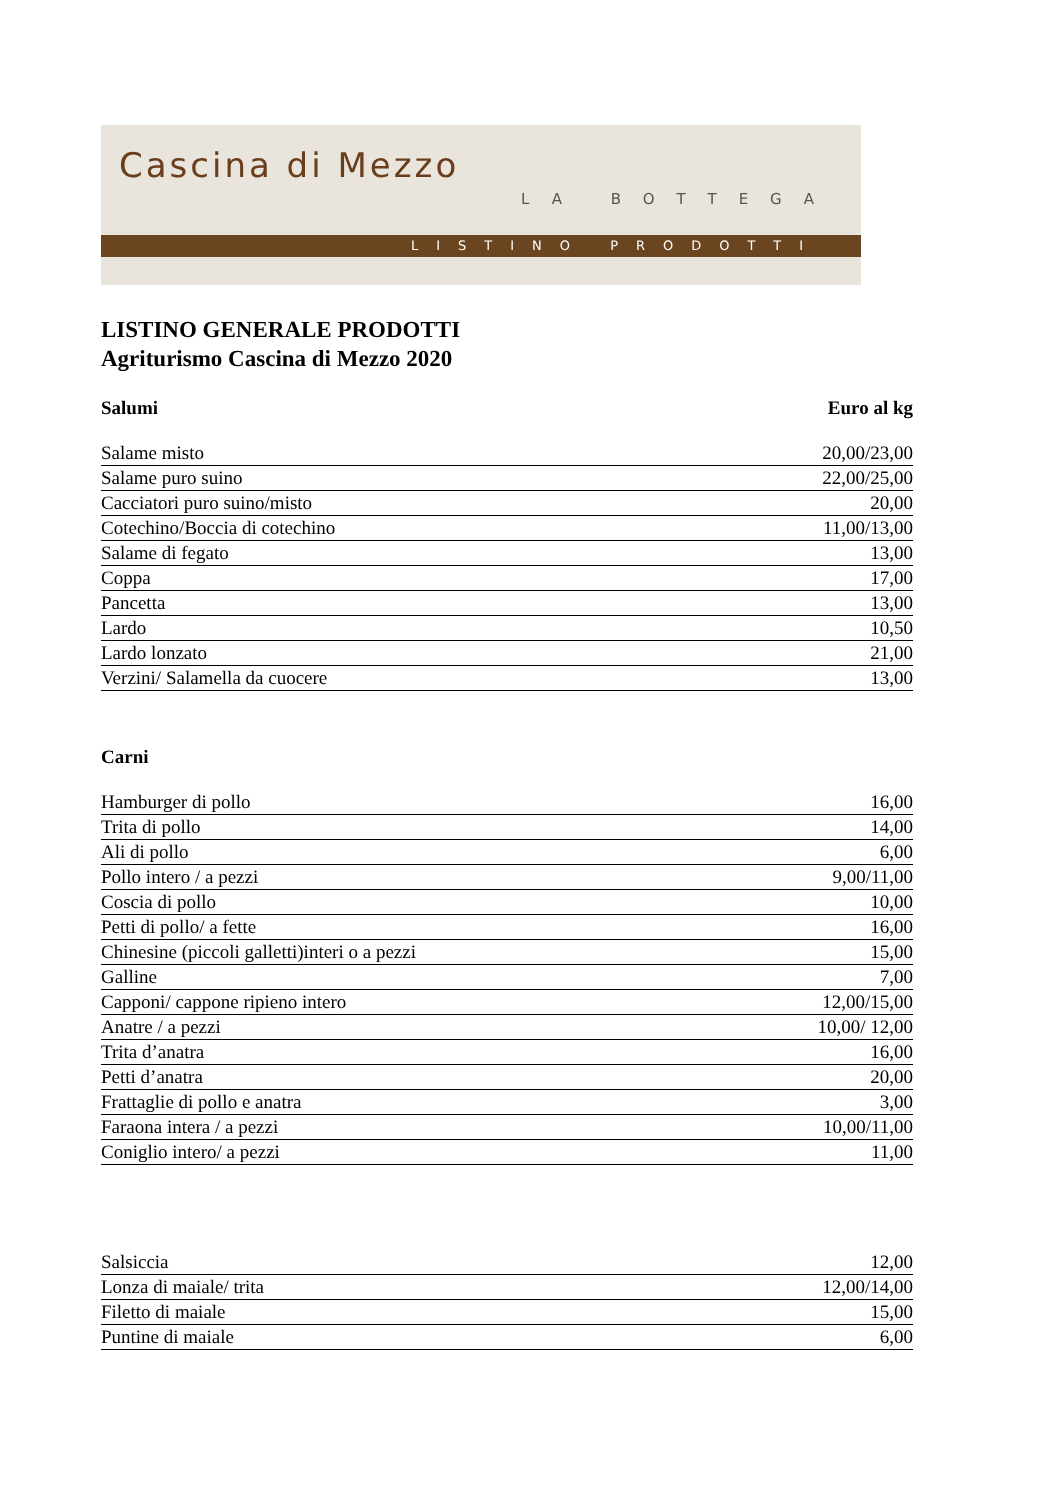Cascina di Mezzo
LA BOTTEGA
LISTINO PRODOTTI
LISTINO GENERALE PRODOTTI
Agriturismo Cascina di Mezzo 2020
| Salumi | Euro al kg |
| --- | --- |
| Salame misto | 20,00/23,00 |
| Salame puro suino | 22,00/25,00 |
| Cacciatori puro suino/misto | 20,00 |
| Cotechino/Boccia di cotechino | 11,00/13,00 |
| Salame di fegato | 13,00 |
| Coppa | 17,00 |
| Pancetta | 13,00 |
| Lardo | 10,50 |
| Lardo lonzato | 21,00 |
| Verzini/ Salamella da cuocere | 13,00 |
| Carni | |
| --- | --- |
| Hamburger di pollo | 16,00 |
| Trita di pollo | 14,00 |
| Ali di pollo | 6,00 |
| Pollo intero / a pezzi | 9,00/11,00 |
| Coscia di pollo | 10,00 |
| Petti di pollo/ a fette | 16,00 |
| Chinesine (piccoli galletti)interi o a pezzi | 15,00 |
| Galline | 7,00 |
| Capponi/ cappone ripieno intero | 12,00/15,00 |
| Anatre / a pezzi | 10,00/ 12,00 |
| Trita d’anatra | 16,00 |
| Petti d’anatra | 20,00 |
| Frattaglie di pollo e anatra | 3,00 |
| Faraona intera / a pezzi | 10,00/11,00 |
| Coniglio intero/ a pezzi | 11,00 |
| Salsiccia | 12,00 |
| Lonza di maiale/ trita | 12,00/14,00 |
| Filetto di maiale | 15,00 |
| Puntine di maiale | 6,00 |